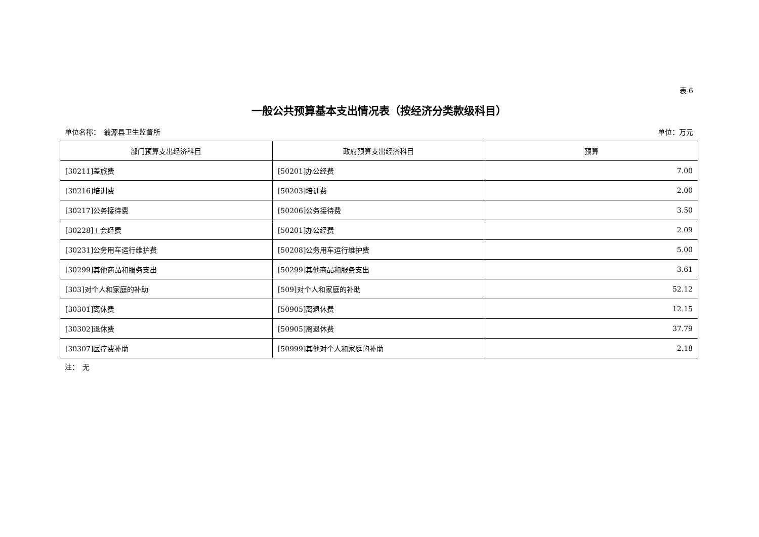表 6
一般公共预算基本支出情况表（按经济分类款级科目）
单位名称：　翁源县卫生监督所 单位：万元
| 部门预算支出经济科目 | 政府预算支出经济科目 | 预算 |
| --- | --- | --- |
| [30211]差旅费 | [50201]办公经费 | 7.00 |
| [30216]培训费 | [50203]培训费 | 2.00 |
| [30217]公务接待费 | [50206]公务接待费 | 3.50 |
| [30228]工会经费 | [50201]办公经费 | 2.09 |
| [30231]公务用车运行维护费 | [50208]公务用车运行维护费 | 5.00 |
| [30299]其他商品和服务支出 | [50299]其他商品和服务支出 | 3.61 |
| [303]对个人和家庭的补助 | [509]对个人和家庭的补助 | 52.12 |
| [30301]离休费 | [50905]离退休费 | 12.15 |
| [30302]退休费 | [50905]离退休费 | 37.79 |
| [30307]医疗费补助 | [50999]其他对个人和家庭的补助 | 2.18 |
注：　无